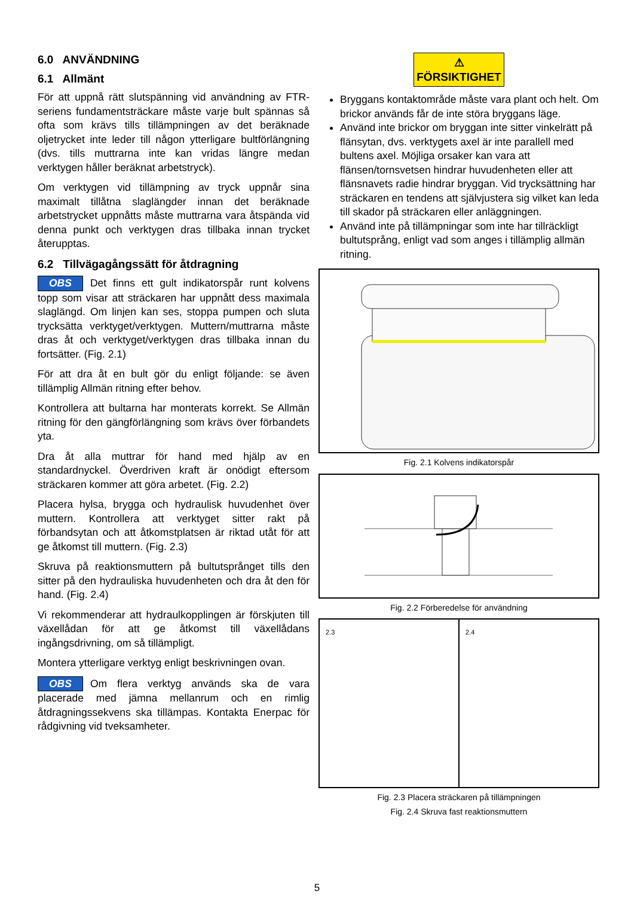6.0 ANVÄNDNING
6.1 Allmänt
För att uppnå rätt slutspänning vid användning av FTR-seriens fundamentsträckare måste varje bult spännas så ofta som krävs tills tillämpningen av det beräknade oljetrycket inte leder till någon ytterligare bultförlängning (dvs. tills muttrarna inte kan vridas längre medan verktygen håller beräknat arbetstryck).
Om verktygen vid tillämpning av tryck uppnår sina maximalt tillåtna slaglängder innan det beräknade arbetstrycket uppnåtts måste muttrarna vara åtspända vid denna punkt och verktygen dras tillbaka innan trycket återupptas.
6.2 Tillvägagångssätt för åtdragning
OBS Det finns ett gult indikatorspår runt kolvens topp som visar att sträckaren har uppnått dess maximala slaglängd. Om linjen kan ses, stoppa pumpen och sluta trycksätta verktyget/verktygen. Muttern/muttrarna måste dras åt och verktyget/verktygen dras tillbaka innan du fortsätter. (Fig. 2.1)
För att dra åt en bult gör du enligt följande: se även tillämplig Allmän ritning efter behov.
Kontrollera att bultarna har monterats korrekt. Se Allmän ritning för den gängförlängning som krävs över förbandets yta.
Dra åt alla muttrar för hand med hjälp av en standardnyckel. Överdriven kraft är onödigt eftersom sträckaren kommer att göra arbetet. (Fig. 2.2)
Placera hylsa, brygga och hydraulisk huvudenhet över muttern. Kontrollera att verktyget sitter rakt på förbandsytan och att åtkomstplatsen är riktad utåt för att ge åtkomst till muttern. (Fig. 2.3)
Skruva på reaktionsmuttern på bultutsprånget tills den sitter på den hydrauliska huvudenheten och dra åt den för hand. (Fig. 2.4)
Vi rekommenderar att hydraulkopplingen är förskjuten till växellådan för att ge åtkomst till växellådans ingångsdrivning, om så tillämpligt.
Montera ytterligare verktyg enligt beskrivningen ovan.
OBS Om flera verktyg används ska de vara placerade med jämna mellanrum och en rimlig åtdragningssekvens ska tillämpas. Kontakta Enerpac för rådgivning vid tveksamheter.
⚠ FÖRSIKTIGHET
Bryggans kontaktområde måste vara plant och helt. Om brickor används får de inte störa bryggans läge.
Använd inte brickor om bryggan inte sitter vinkelrätt på flänsytan, dvs. verktygets axel är inte parallell med bultens axel. Möjliga orsaker kan vara att flänsen/tornsvetsen hindrar huvudenheten eller att flänsnavets radie hindrar bryggan. Vid trycksättning har sträckaren en tendens att självjustera sig vilket kan leda till skador på sträckaren eller anläggningen.
Använd inte på tillämpningar som inte har tillräckligt bultutsprång, enligt vad som anges i tillämplig allmän ritning.
Fig. 2.1 Kolvens indikatorspår
Fig. 2.2 Förberedelse för användning
2.3 2.4
Fig. 2.3 Placera sträckaren på tillämpningen
Fig. 2.4 Skruva fast reaktionsmuttern
5